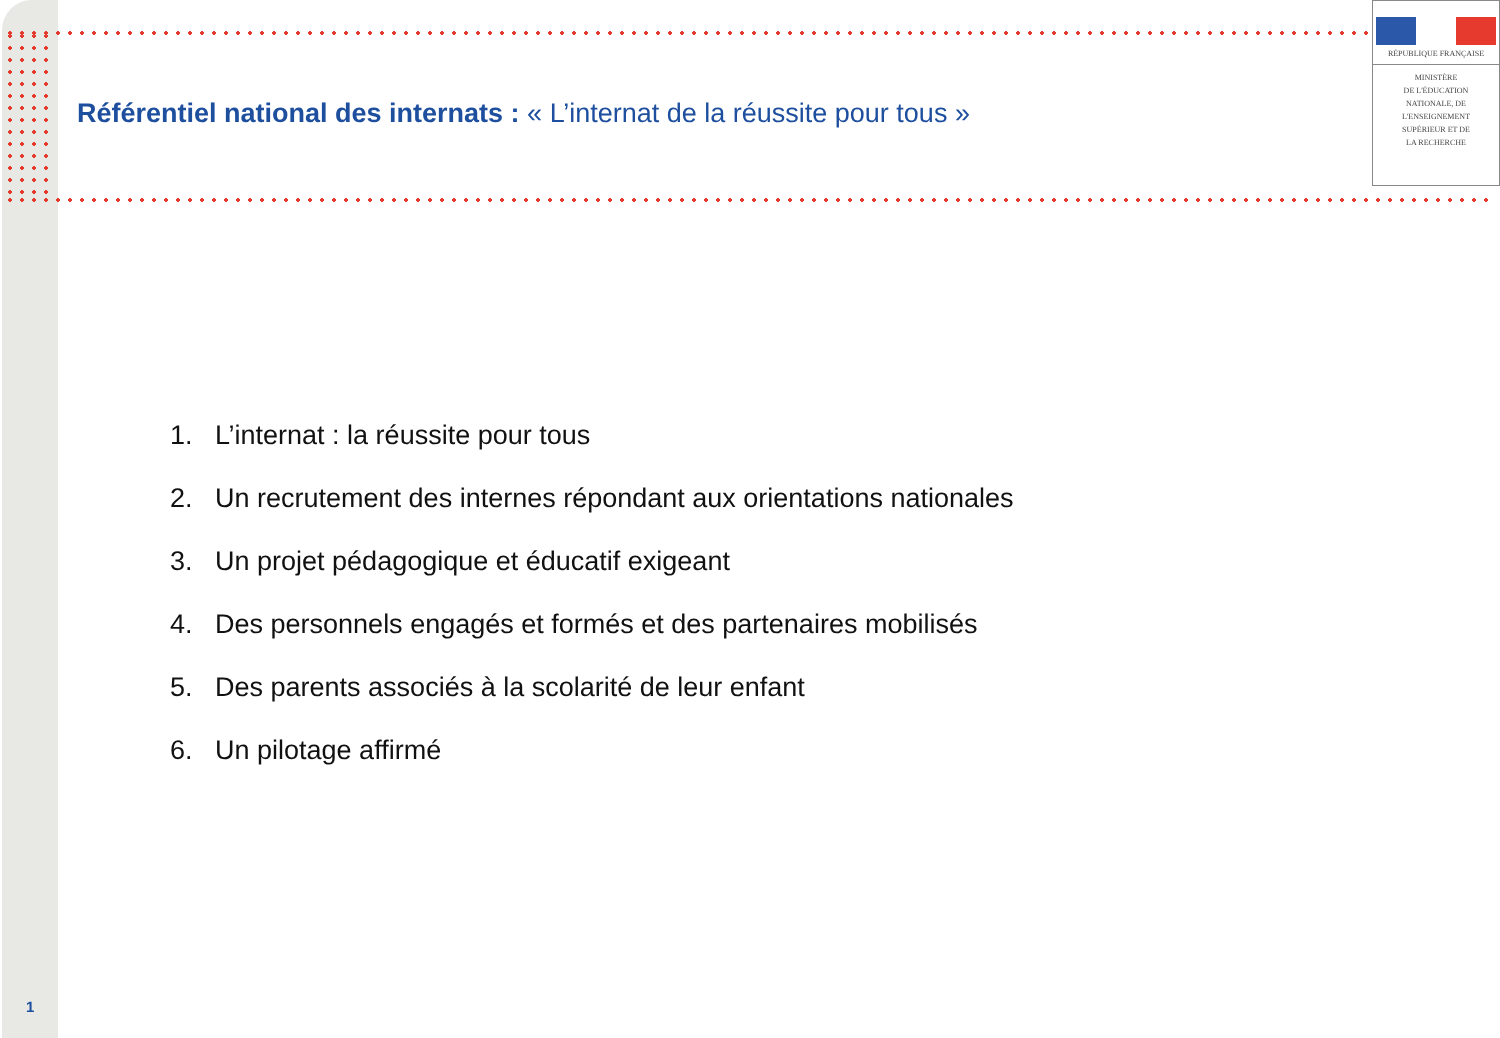RÉPUBLIQUE FRANÇAISE
MINISTÈRE
DE L'ÉDUCATION
NATIONALE, DE
L'ENSEIGNEMENT
SUPÉRIEUR ET DE
LA RECHERCHE
Référentiel national des internats : « L’internat de la réussite pour tous »
1. L’internat : la réussite pour tous
2. Un recrutement des internes répondant aux orientations nationales
3. Un projet pédagogique et éducatif exigeant
4. Des personnels engagés et formés et des partenaires mobilisés
5. Des parents associés à la scolarité de leur enfant
6. Un pilotage affirmé
1